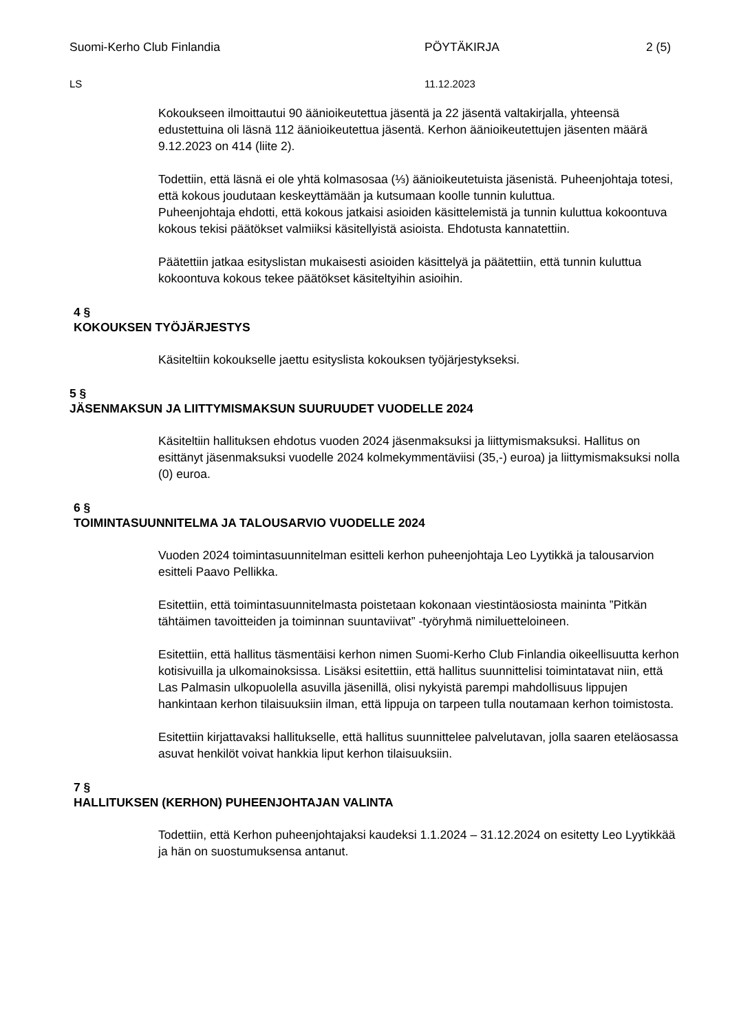Suomi-Kerho Club Finlandia PÖYTÄKIRJA 2 (5)
LS 11.12.2023
Kokoukseen ilmoittautui 90 äänioikeutettua jäsentä ja 22 jäsentä valtakirjalla, yhteensä edustettuina oli läsnä 112 äänioikeutettua jäsentä. Kerhon äänioikeutettujen jäsenten määrä 9.12.2023 on 414 (liite 2).
Todettiin, että läsnä ei ole yhtä kolmasosaa (⅓) äänioikeutetuista jäsenistä. Puheenjohtaja totesi, että kokous joudutaan keskeyttämään ja kutsumaan koolle tunnin kuluttua.
Puheenjohtaja ehdotti, että kokous jatkaisi asioiden käsittelemistä ja tunnin kuluttua kokoontuva kokous tekisi päätökset valmiiksi käsitellyistä asioista. Ehdotusta kannatettiin.
Päätettiin jatkaa esityslistan mukaisesti asioiden käsittelyä ja päätettiin, että tunnin kuluttua kokoontuva kokous tekee päätökset käsiteltyihin asioihin.
4 §
KOKOUKSEN TYÖJÄRJESTYS
Käsiteltiin kokoukselle jaettu esityslista kokouksen työjärjestykseksi.
5 §
JÄSENMAKSUN JA LIITTYMISMAKSUN SUURUUDET VUODELLE 2024
Käsiteltiin hallituksen ehdotus vuoden 2024 jäsenmaksuksi ja liittymismaksuksi. Hallitus on esittänyt jäsenmaksuksi vuodelle 2024 kolmekymmentäviisi (35,-) euroa) ja liittymismaksuksi nolla (0) euroa.
6 §
TOIMINTASUUNNITELMA JA TALOUSARVIO VUODELLE 2024
Vuoden 2024 toimintasuunnitelman esitteli kerhon puheenjohtaja Leo Lyytikkä ja talousarvion esitteli Paavo Pellikka.
Esitettiin, että toimintasuunnitelmasta poistetaan kokonaan viestintäosiosta maininta ”Pitkän tähtäimen tavoitteiden ja toiminnan suuntaviivat” -työryhmä nimiluetteloineen.
Esitettiin, että hallitus täsmentäisi kerhon nimen Suomi-Kerho Club Finlandia oikeellisuutta kerhon kotisivuilla ja ulkomainoksissa. Lisäksi esitettiin, että hallitus suunnittelisi toimintatavat niin, että Las Palmasin ulkopuolella asuvilla jäsenillä, olisi nykyistä parempi mahdollisuus lippujen hankintaan kerhon tilaisuuksiin ilman, että lippuja on tarpeen tulla noutamaan kerhon toimistosta.
Esitettiin kirjattavaksi hallitukselle, että hallitus suunnittelee palvelutavan, jolla saaren eteläosassa asuvat henkilöt voivat hankkia liput kerhon tilaisuuksiin.
7 §
HALLITUKSEN (KERHON) PUHEENJOHTAJAN VALINTA
Todettiin, että Kerhon puheenjohtajaksi kaudeksi 1.1.2024 – 31.12.2024 on esitetty Leo Lyytikkää ja hän on suostumuksensa antanut.